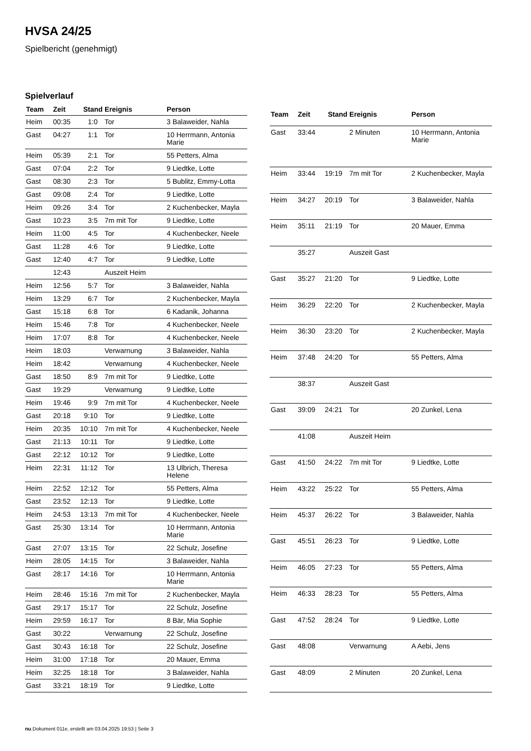HVSA 24/25
Spielbericht (genehmigt)
Spielverlauf
| Team | Zeit | Stand | Ereignis | Person |
| --- | --- | --- | --- | --- |
| Heim | 00:35 | 1:0 | Tor | 3 Balaweider, Nahla |
| Gast | 04:27 | 1:1 | Tor | 10 Herrmann, Antonia Marie |
| Heim | 05:39 | 2:1 | Tor | 55 Petters, Alma |
| Gast | 07:04 | 2:2 | Tor | 9 Liedtke, Lotte |
| Gast | 08:30 | 2:3 | Tor | 5 Bublitz, Emmy-Lotta |
| Gast | 09:08 | 2:4 | Tor | 9 Liedtke, Lotte |
| Heim | 09:26 | 3:4 | Tor | 2 Kuchenbecker, Mayla |
| Gast | 10:23 | 3:5 | 7m mit Tor | 9 Liedtke, Lotte |
| Heim | 11:00 | 4:5 | Tor | 4 Kuchenbecker, Neele |
| Gast | 11:28 | 4:6 | Tor | 9 Liedtke, Lotte |
| Gast | 12:40 | 4:7 | Tor | 9 Liedtke, Lotte |
| | 12:43 | | Auszeit Heim | |
| Heim | 12:56 | 5:7 | Tor | 3 Balaweider, Nahla |
| Heim | 13:29 | 6:7 | Tor | 2 Kuchenbecker, Mayla |
| Gast | 15:18 | 6:8 | Tor | 6 Kadanik, Johanna |
| Heim | 15:46 | 7:8 | Tor | 4 Kuchenbecker, Neele |
| Heim | 17:07 | 8:8 | Tor | 4 Kuchenbecker, Neele |
| Heim | 18:03 | | Verwarnung | 3 Balaweider, Nahla |
| Heim | 18:42 | | Verwarnung | 4 Kuchenbecker, Neele |
| Gast | 18:50 | 8:9 | 7m mit Tor | 9 Liedtke, Lotte |
| Gast | 19:29 | | Verwarnung | 9 Liedtke, Lotte |
| Heim | 19:46 | 9:9 | 7m mit Tor | 4 Kuchenbecker, Neele |
| Gast | 20:18 | 9:10 | Tor | 9 Liedtke, Lotte |
| Heim | 20:35 | 10:10 | 7m mit Tor | 4 Kuchenbecker, Neele |
| Gast | 21:13 | 10:11 | Tor | 9 Liedtke, Lotte |
| Gast | 22:12 | 10:12 | Tor | 9 Liedtke, Lotte |
| Heim | 22:31 | 11:12 | Tor | 13 Ulbrich, Theresa Helene |
| Heim | 22:52 | 12:12 | Tor | 55 Petters, Alma |
| Gast | 23:52 | 12:13 | Tor | 9 Liedtke, Lotte |
| Heim | 24:53 | 13:13 | 7m mit Tor | 4 Kuchenbecker, Neele |
| Gast | 25:30 | 13:14 | Tor | 10 Herrmann, Antonia Marie |
| Gast | 27:07 | 13:15 | Tor | 22 Schulz, Josefine |
| Heim | 28:05 | 14:15 | Tor | 3 Balaweider, Nahla |
| Gast | 28:17 | 14:16 | Tor | 10 Herrmann, Antonia Marie |
| Heim | 28:46 | 15:16 | 7m mit Tor | 2 Kuchenbecker, Mayla |
| Gast | 29:17 | 15:17 | Tor | 22 Schulz, Josefine |
| Heim | 29:59 | 16:17 | Tor | 8 Bär, Mia Sophie |
| Gast | 30:22 | | Verwarnung | 22 Schulz, Josefine |
| Gast | 30:43 | 16:18 | Tor | 22 Schulz, Josefine |
| Heim | 31:00 | 17:18 | Tor | 20 Mauer, Emma |
| Heim | 32:25 | 18:18 | Tor | 3 Balaweider, Nahla |
| Gast | 33:21 | 18:19 | Tor | 9 Liedtke, Lotte |
| Team | Zeit | Stand | Ereignis | Person |
| --- | --- | --- | --- | --- |
| Gast | 33:44 | | 2 Minuten | 10 Herrmann, Antonia Marie |
| Heim | 33:44 | 19:19 | 7m mit Tor | 2 Kuchenbecker, Mayla |
| Heim | 34:27 | 20:19 | Tor | 3 Balaweider, Nahla |
| Heim | 35:11 | 21:19 | Tor | 20 Mauer, Emma |
| | 35:27 | | Auszeit Gast | |
| Gast | 35:27 | 21:20 | Tor | 9 Liedtke, Lotte |
| Heim | 36:29 | 22:20 | Tor | 2 Kuchenbecker, Mayla |
| Heim | 36:30 | 23:20 | Tor | 2 Kuchenbecker, Mayla |
| Heim | 37:48 | 24:20 | Tor | 55 Petters, Alma |
| | 38:37 | | Auszeit Gast | |
| Gast | 39:09 | 24:21 | Tor | 20 Zunkel, Lena |
| | 41:08 | | Auszeit Heim | |
| Gast | 41:50 | 24:22 | 7m mit Tor | 9 Liedtke, Lotte |
| Heim | 43:22 | 25:22 | Tor | 55 Petters, Alma |
| Heim | 45:37 | 26:22 | Tor | 3 Balaweider, Nahla |
| Gast | 45:51 | 26:23 | Tor | 9 Liedtke, Lotte |
| Heim | 46:05 | 27:23 | Tor | 55 Petters, Alma |
| Heim | 46:33 | 28:23 | Tor | 55 Petters, Alma |
| Gast | 47:52 | 28:24 | Tor | 9 Liedtke, Lotte |
| Gast | 48:08 | | Verwarnung | A Aebi, Jens |
| Gast | 48:09 | | 2 Minuten | 20 Zunkel, Lena |
nu.Dokument 011e, erstellt am 03.04.2025 19:53 | Seite 3